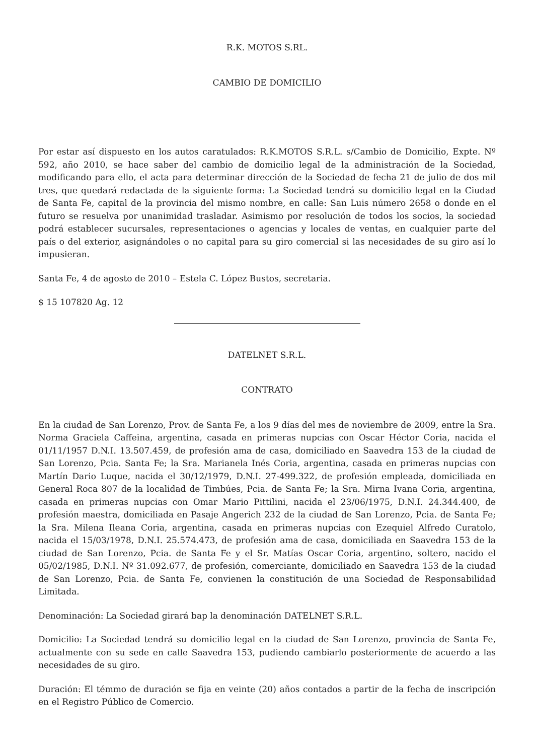R.K. MOTOS S.RL.
CAMBIO DE DOMICILIO
Por estar así dispuesto en los autos caratulados: R.K.MOTOS S.R.L. s/Cambio de Domicilio, Expte. Nº 592, año 2010, se hace saber del cambio de domicilio legal de la administración de la Sociedad, modificando para ello, el acta para determinar dirección de la Sociedad de fecha 21 de julio de dos mil tres, que quedará redactada de la siguiente forma: La Sociedad tendrá su domicilio legal en la Ciudad de Santa Fe, capital de la provincia del mismo nombre, en calle: San Luis número 2658 o donde en el futuro se resuelva por unanimidad trasladar. Asimismo por resolución de todos los socios, la sociedad podrá establecer sucursales, representaciones o agencias y locales de ventas, en cualquier parte del país o del exterior, asignándoles o no capital para su giro comercial si las necesidades de su giro así lo impusieran.
Santa Fe, 4 de agosto de 2010 – Estela C. López Bustos, secretaria.
$ 15 107820 Ag. 12
DATELNET S.R.L.
CONTRATO
En la ciudad de San Lorenzo, Prov. de Santa Fe, a los 9 días del mes de noviembre de 2009, entre la Sra. Norma Graciela Caffeina, argentina, casada en primeras nupcias con Oscar Héctor Coria, nacida el 01/11/1957 D.N.I. 13.507.459, de profesión ama de casa, domiciliado en Saavedra 153 de la ciudad de San Lorenzo, Pcia. Santa Fe; la Sra. Marianela Inés Coria, argentina, casada en primeras nupcias con Martín Dario Luque, nacida el 30/12/1979, D.N.I. 27-499.322, de profesión empleada, domiciliada en General Roca 807 de la localidad de Timbúes, Pcia. de Santa Fe; la Sra. Mirna Ivana Coria, argentina, casada en primeras nupcias con Omar Mario Pittilini, nacida el 23/06/1975, D.N.I. 24.344.400, de profesión maestra, domiciliada en Pasaje Angerich 232 de la ciudad de San Lorenzo, Pcia. de Santa Fe; la Sra. Milena Ileana Coria, argentina, casada en primeras nupcias con Ezequiel Alfredo Curatolo, nacida el 15/03/1978, D.N.I. 25.574.473, de profesión ama de casa, domiciliada en Saavedra 153 de la ciudad de San Lorenzo, Pcia. de Santa Fe y el Sr. Matías Oscar Coria, argentino, soltero, nacido el 05/02/1985, D.N.I. Nº 31.092.677, de profesión, comerciante, domiciliado en Saavedra 153 de la ciudad de San Lorenzo, Pcia. de Santa Fe, convienen la constitución de una Sociedad de Responsabilidad Limitada.
Denominación: La Sociedad girará bap la denominación DATELNET S.R.L.
Domicilio: La Sociedad tendrá su domicilio legal en la ciudad de San Lorenzo, provincia de Santa Fe, actualmente con su sede en calle Saavedra 153, pudiendo cambiarlo posteriormente de acuerdo a las necesidades de su giro.
Duración: El témmo de duración se fija en veinte (20) años contados a partir de la fecha de inscripción en el Registro Público de Comercio.